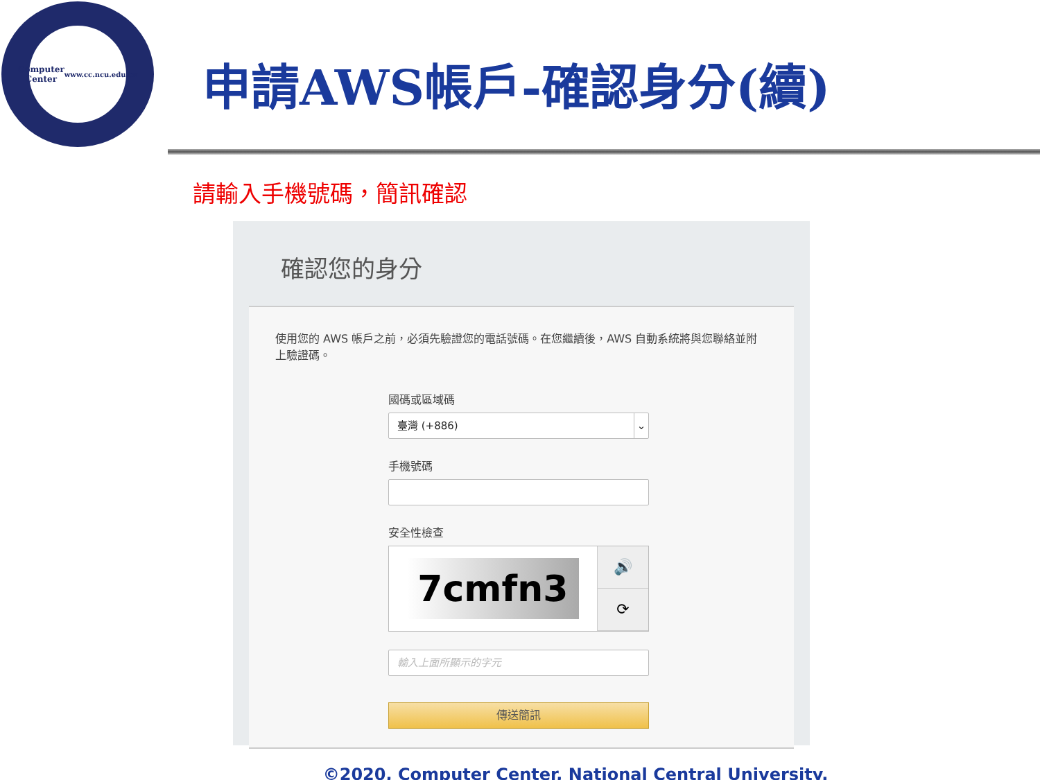Computer
Center
www.cc.ncu.edu.tw
申請AWS帳戶-確認身分(續)
請輸入手機號碼，簡訊確認
確認您的身分
使用您的 AWS 帳戶之前，必須先驗證您的電話號碼。在您繼續後，AWS 自動系統將與您聯絡並附上驗證碼。
國碼或區域碼
臺灣 (+886) ⌄
手機號碼
安全性檢查
7cmfn3
🔊
⟳
輸入上面所顯示的字元
傳送簡訊
©2020, Computer Center, National Central University.